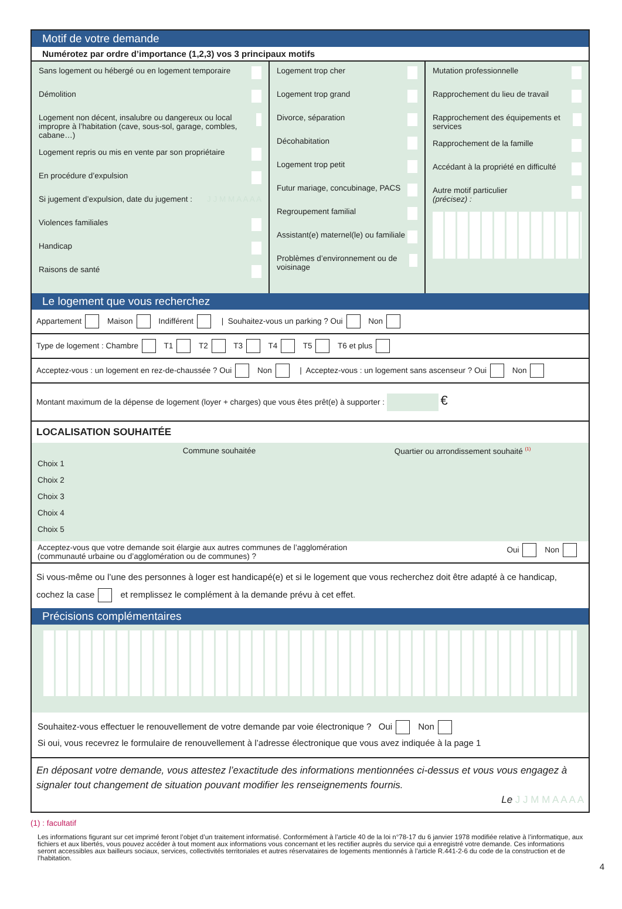Motif de votre demande
Numérotez par ordre d’importance (1,2,3) vos 3 principaux motifs
Sans logement ou hébergé ou en logement temporaire
Démolition
Logement non décent, insalubre ou dangereux ou local impropre à l’habitation (cave, sous-sol, garage, combles, cabane…)
Logement repris ou mis en vente par son propriétaire
En procédure d’expulsion
Si jugement d’expulsion, date du jugement : J J M M A A A A
Violences familiales
Handicap
Raisons de santé
Logement trop cher
Logement trop grand
Divorce, séparation
Décohabitation
Logement trop petit
Futur mariage, concubinage, PACS
Regroupement familial
Assistant(e) maternel(le) ou familiale
Problèmes d’environnement ou de voisinage
Mutation professionnelle
Rapprochement du lieu de travail
Rapprochement des équipements et services
Rapprochement de la famille
Accédant à la propriété en difficulté
Autre motif particulier
(précisez) :
Le logement que vous recherchez
Appartement Maison Indifférent | Souhaitez-vous un parking ? Oui Non
Type de logement : Chambre T1 T2 T3 T4 T5 T6 et plus
Acceptez-vous : un logement en rez-de-chaussée ? Oui Non | Acceptez-vous : un logement sans ascenseur ? Oui Non
Montant maximum de la dépense de logement (loyer + charges) que vous êtes prêt(e) à supporter : €
LOCALISATION SOUHAITÉE
Commune souhaitée Quartier ou arrondissement souhaité <sup>(1)</sup>
Choix 1
Choix 2
Choix 3
Choix 4
Choix 5
Acceptez-vous que votre demande soit élargie aux autres communes de l’agglomération
(communauté urbaine ou d’agglomération ou de communes) ? Oui Non
Si vous-même ou l’une des personnes à loger est handicapé(e) et si le logement que vous recherchez doit être adapté à ce handicap, cochez la case et remplissez le complément à la demande prévu à cet effet.
Précisions complémentaires
Souhaitez-vous effectuer le renouvellement de votre demande par voie électronique ? Oui Non
Si oui, vous recevrez le formulaire de renouvellement à l’adresse électronique que vous avez indiquée à la page 1
En déposant votre demande, vous attestez l’exactitude des informations mentionnées ci-dessus et vous vous engagez à signaler tout changement de situation pouvant modifier les renseignements fournis.
Le J J M M A A A A
(1) : facultatif
Les informations figurant sur cet imprimé feront l’objet d’un traitement informatisé. Conformément à l’article 40 de la loi n°78-17 du 6 janvier 1978 modifiée relative à l’informatique, aux fichiers et aux libertés, vous pouvez accéder à tout moment aux informations vous concernant et les rectifier auprès du service qui a enregistré votre demande. Ces informations seront accessibles aux bailleurs sociaux, services, collectivités territoriales et autres réservataires de logements mentionnés à l’article R.441-2-6 du code de la construction et de l’habitation.
4